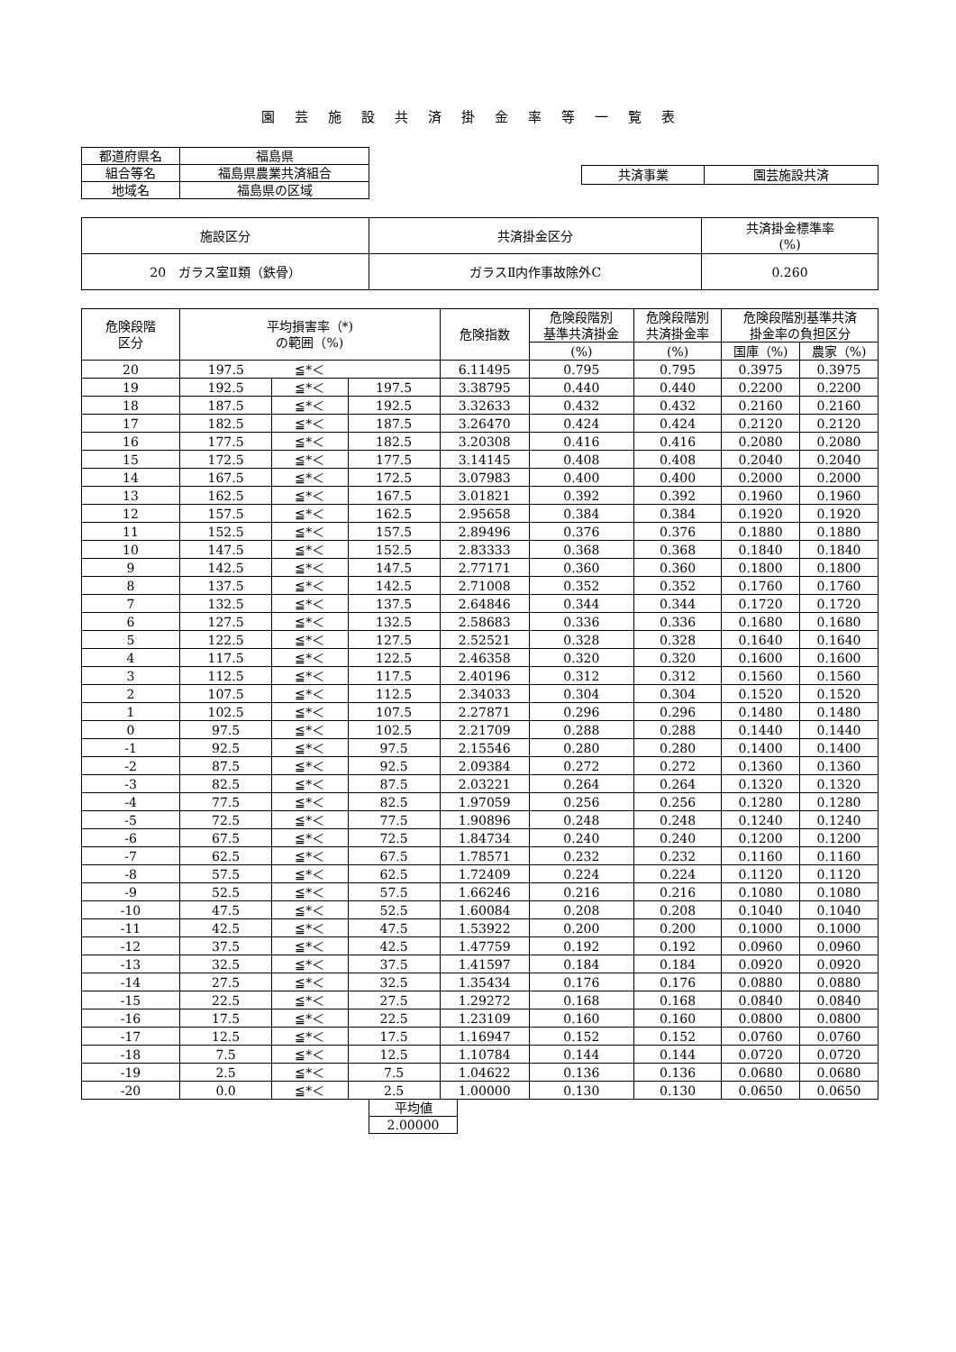園芸施設共済掛金率等一覧表
| 都道府県名 | 福島県 |
| 組合等名 | 福島県農業共済組合 |
| 地域名 | 福島県の区域 |
| 共済事業 | 園芸施設共済 |
| 施設区分 | 共済掛金区分 | 共済掛金標準率 (%) |
| 20 ガラス室Ⅱ類（鉄骨） | ガラスⅡ内作事故除外C | 0.260 |
| 危険段階 区分 | 平均損害率（*) の範囲（%) | | | 危険指数 | 危険段階別 基準共済掛金 | 危険段階別 共済掛金率 | 危険段階別基準共済 掛金率の負担区分 | |
| | | | | | (%) | (%) | 国庫（%) | 農家（%) |
| 20 | 197.5 | ≦*＜ | | 6.11495 | 0.795 | 0.795 | 0.3975 | 0.3975 |
| 19 | 192.5 | ≦*＜ | 197.5 | 3.38795 | 0.440 | 0.440 | 0.2200 | 0.2200 |
| 18 | 187.5 | ≦*＜ | 192.5 | 3.32633 | 0.432 | 0.432 | 0.2160 | 0.2160 |
| 17 | 182.5 | ≦*＜ | 187.5 | 3.26470 | 0.424 | 0.424 | 0.2120 | 0.2120 |
| 16 | 177.5 | ≦*＜ | 182.5 | 3.20308 | 0.416 | 0.416 | 0.2080 | 0.2080 |
| 15 | 172.5 | ≦*＜ | 177.5 | 3.14145 | 0.408 | 0.408 | 0.2040 | 0.2040 |
| 14 | 167.5 | ≦*＜ | 172.5 | 3.07983 | 0.400 | 0.400 | 0.2000 | 0.2000 |
| 13 | 162.5 | ≦*＜ | 167.5 | 3.01821 | 0.392 | 0.392 | 0.1960 | 0.1960 |
| 12 | 157.5 | ≦*＜ | 162.5 | 2.95658 | 0.384 | 0.384 | 0.1920 | 0.1920 |
| 11 | 152.5 | ≦*＜ | 157.5 | 2.89496 | 0.376 | 0.376 | 0.1880 | 0.1880 |
| 10 | 147.5 | ≦*＜ | 152.5 | 2.83333 | 0.368 | 0.368 | 0.1840 | 0.1840 |
| 9 | 142.5 | ≦*＜ | 147.5 | 2.77171 | 0.360 | 0.360 | 0.1800 | 0.1800 |
| 8 | 137.5 | ≦*＜ | 142.5 | 2.71008 | 0.352 | 0.352 | 0.1760 | 0.1760 |
| 7 | 132.5 | ≦*＜ | 137.5 | 2.64846 | 0.344 | 0.344 | 0.1720 | 0.1720 |
| 6 | 127.5 | ≦*＜ | 132.5 | 2.58683 | 0.336 | 0.336 | 0.1680 | 0.1680 |
| 5 | 122.5 | ≦*＜ | 127.5 | 2.52521 | 0.328 | 0.328 | 0.1640 | 0.1640 |
| 4 | 117.5 | ≦*＜ | 122.5 | 2.46358 | 0.320 | 0.320 | 0.1600 | 0.1600 |
| 3 | 112.5 | ≦*＜ | 117.5 | 2.40196 | 0.312 | 0.312 | 0.1560 | 0.1560 |
| 2 | 107.5 | ≦*＜ | 112.5 | 2.34033 | 0.304 | 0.304 | 0.1520 | 0.1520 |
| 1 | 102.5 | ≦*＜ | 107.5 | 2.27871 | 0.296 | 0.296 | 0.1480 | 0.1480 |
| 0 | 97.5 | ≦*＜ | 102.5 | 2.21709 | 0.288 | 0.288 | 0.1440 | 0.1440 |
| -1 | 92.5 | ≦*＜ | 97.5 | 2.15546 | 0.280 | 0.280 | 0.1400 | 0.1400 |
| -2 | 87.5 | ≦*＜ | 92.5 | 2.09384 | 0.272 | 0.272 | 0.1360 | 0.1360 |
| -3 | 82.5 | ≦*＜ | 87.5 | 2.03221 | 0.264 | 0.264 | 0.1320 | 0.1320 |
| -4 | 77.5 | ≦*＜ | 82.5 | 1.97059 | 0.256 | 0.256 | 0.1280 | 0.1280 |
| -5 | 72.5 | ≦*＜ | 77.5 | 1.90896 | 0.248 | 0.248 | 0.1240 | 0.1240 |
| -6 | 67.5 | ≦*＜ | 72.5 | 1.84734 | 0.240 | 0.240 | 0.1200 | 0.1200 |
| -7 | 62.5 | ≦*＜ | 67.5 | 1.78571 | 0.232 | 0.232 | 0.1160 | 0.1160 |
| -8 | 57.5 | ≦*＜ | 62.5 | 1.72409 | 0.224 | 0.224 | 0.1120 | 0.1120 |
| -9 | 52.5 | ≦*＜ | 57.5 | 1.66246 | 0.216 | 0.216 | 0.1080 | 0.1080 |
| -10 | 47.5 | ≦*＜ | 52.5 | 1.60084 | 0.208 | 0.208 | 0.1040 | 0.1040 |
| -11 | 42.5 | ≦*＜ | 47.5 | 1.53922 | 0.200 | 0.200 | 0.1000 | 0.1000 |
| -12 | 37.5 | ≦*＜ | 42.5 | 1.47759 | 0.192 | 0.192 | 0.0960 | 0.0960 |
| -13 | 32.5 | ≦*＜ | 37.5 | 1.41597 | 0.184 | 0.184 | 0.0920 | 0.0920 |
| -14 | 27.5 | ≦*＜ | 32.5 | 1.35434 | 0.176 | 0.176 | 0.0880 | 0.0880 |
| -15 | 22.5 | ≦*＜ | 27.5 | 1.29272 | 0.168 | 0.168 | 0.0840 | 0.0840 |
| -16 | 17.5 | ≦*＜ | 22.5 | 1.23109 | 0.160 | 0.160 | 0.0800 | 0.0800 |
| -17 | 12.5 | ≦*＜ | 17.5 | 1.16947 | 0.152 | 0.152 | 0.0760 | 0.0760 |
| -18 | 7.5 | ≦*＜ | 12.5 | 1.10784 | 0.144 | 0.144 | 0.0720 | 0.0720 |
| -19 | 2.5 | ≦*＜ | 7.5 | 1.04622 | 0.136 | 0.136 | 0.0680 | 0.0680 |
| -20 | 0.0 | ≦*＜ | 2.5 | 1.00000 | 0.130 | 0.130 | 0.0650 | 0.0650 |
| 平均値 |
| 2.00000 |